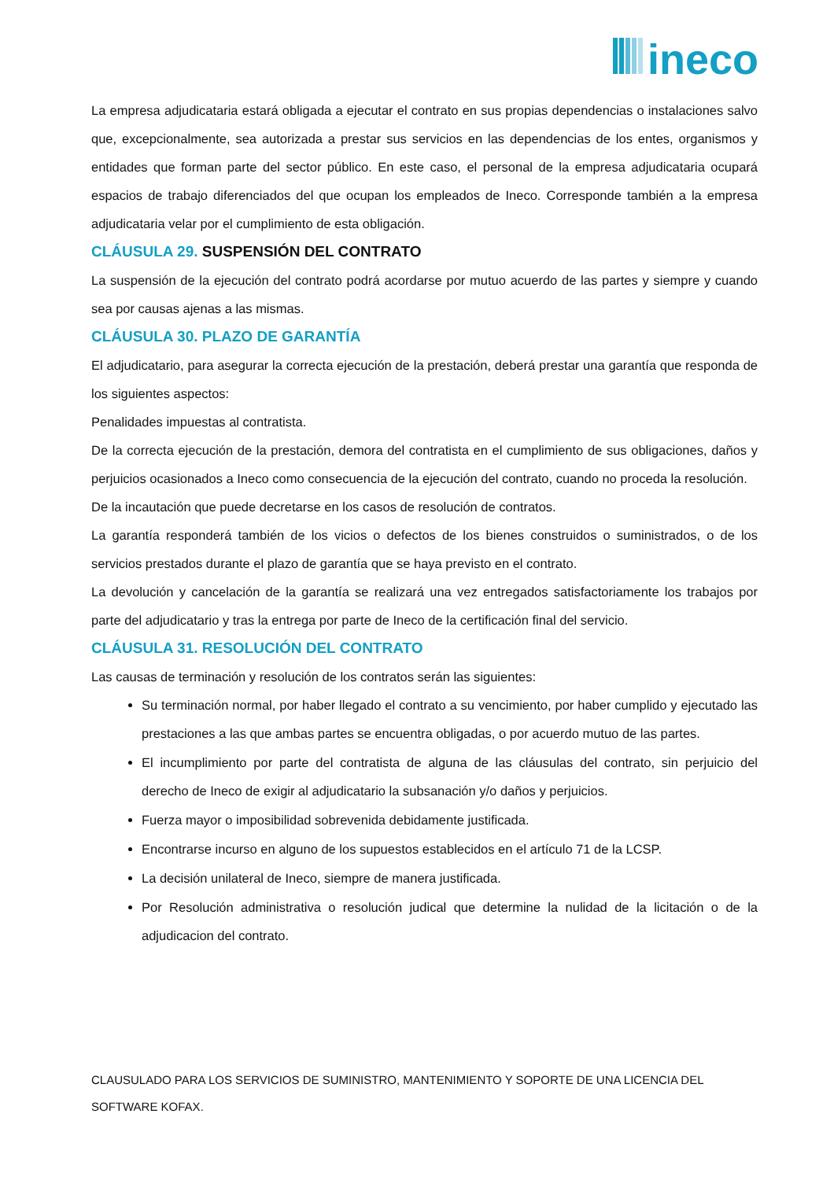ineco
La empresa adjudicataria estará obligada a ejecutar el contrato en sus propias dependencias o instalaciones salvo que, excepcionalmente, sea autorizada a prestar sus servicios en las dependencias de los entes, organismos y entidades que forman parte del sector público. En este caso, el personal de la empresa adjudicataria ocupará espacios de trabajo diferenciados del que ocupan los empleados de Ineco. Corresponde también a la empresa adjudicataria velar por el cumplimiento de esta obligación.
CLÁUSULA 29. SUSPENSIÓN DEL CONTRATO
La suspensión de la ejecución del contrato podrá acordarse por mutuo acuerdo de las partes y siempre y cuando sea por causas ajenas a las mismas.
CLÁUSULA 30. PLAZO DE GARANTÍA
El adjudicatario, para asegurar la correcta ejecución de la prestación, deberá prestar una garantía que responda de los siguientes aspectos:
Penalidades impuestas al contratista.
De la correcta ejecución de la prestación, demora del contratista en el cumplimiento de sus obligaciones, daños y perjuicios ocasionados a Ineco como consecuencia de la ejecución del contrato, cuando no proceda la resolución.
De la incautación que puede decretarse en los casos de resolución de contratos.
La garantía responderá también de los vicios o defectos de los bienes construidos o suministrados, o de los servicios prestados durante el plazo de garantía que se haya previsto en el contrato.
La devolución y cancelación de la garantía se realizará una vez entregados satisfactoriamente los trabajos por parte del adjudicatario y tras la entrega por parte de Ineco de la certificación final del servicio.
CLÁUSULA 31. RESOLUCIÓN DEL CONTRATO
Las causas de terminación y resolución de los contratos serán las siguientes:
Su terminación normal, por haber llegado el contrato a su vencimiento, por haber cumplido y ejecutado las prestaciones a las que ambas partes se encuentra obligadas, o por acuerdo mutuo de las partes.
El incumplimiento por parte del contratista de alguna de las cláusulas del contrato, sin perjuicio del derecho de Ineco de exigir al adjudicatario la subsanación y/o daños y perjuicios.
Fuerza mayor o imposibilidad sobrevenida debidamente justificada.
Encontrarse incurso en alguno de los supuestos establecidos en el artículo 71 de la LCSP.
La decisión unilateral de Ineco, siempre de manera justificada.
Por Resolución administrativa o resolución judical que determine la nulidad de la licitación o de la adjudicacion del contrato.
CLAUSULADO PARA LOS SERVICIOS DE SUMINISTRO, MANTENIMIENTO Y SOPORTE DE UNA LICENCIA DEL SOFTWARE KOFAX.